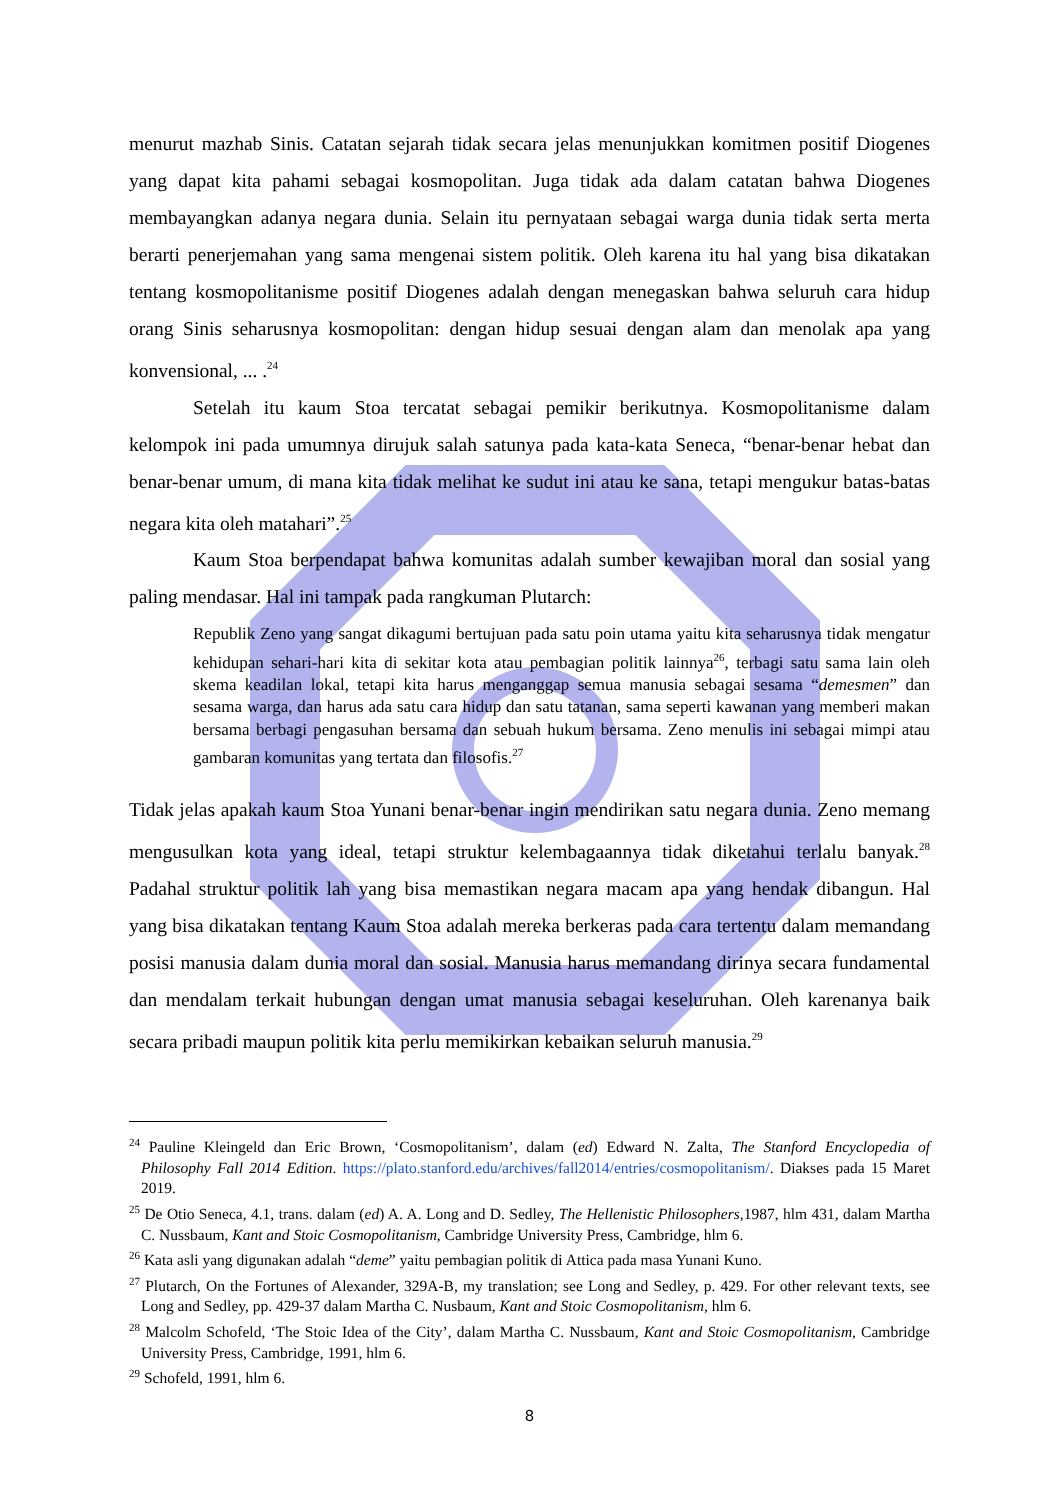menurut mazhab Sinis. Catatan sejarah tidak secara jelas menunjukkan komitmen positif Diogenes yang dapat kita pahami sebagai kosmopolitan. Juga tidak ada dalam catatan bahwa Diogenes membayangkan adanya negara dunia. Selain itu pernyataan sebagai warga dunia tidak serta merta berarti penerjemahan yang sama mengenai sistem politik. Oleh karena itu hal yang bisa dikatakan tentang kosmopolitanisme positif Diogenes adalah dengan menegaskan bahwa seluruh cara hidup orang Sinis seharusnya kosmopolitan: dengan hidup sesuai dengan alam dan menolak apa yang konvensional, ... .<sup>24</sup>
Setelah itu kaum Stoa tercatat sebagai pemikir berikutnya. Kosmopolitanisme dalam kelompok ini pada umumnya dirujuk salah satunya pada kata-kata Seneca, “benar-benar hebat dan benar-benar umum, di mana kita tidak melihat ke sudut ini atau ke sana, tetapi mengukur batas-batas negara kita oleh matahari”.<sup>25</sup>
Kaum Stoa berpendapat bahwa komunitas adalah sumber kewajiban moral dan sosial yang paling mendasar. Hal ini tampak pada rangkuman Plutarch:
Republik Zeno yang sangat dikagumi bertujuan pada satu poin utama yaitu kita seharusnya tidak mengatur kehidupan sehari-hari kita di sekitar kota atau pembagian politik lainnya<sup>26</sup>, terbagi satu sama lain oleh skema keadilan lokal, tetapi kita harus menganggap semua manusia sebagai sesama “demesmen” dan sesama warga, dan harus ada satu cara hidup dan satu tatanan, sama seperti kawanan yang memberi makan bersama berbagi pengasuhan bersama dan sebuah hukum bersama. Zeno menulis ini sebagai mimpi atau gambaran komunitas yang tertata dan filosofis.<sup>27</sup>
Tidak jelas apakah kaum Stoa Yunani benar-benar ingin mendirikan satu negara dunia. Zeno memang mengusulkan kota yang ideal, tetapi struktur kelembagaannya tidak diketahui terlalu banyak.<sup>28</sup> Padahal struktur politik lah yang bisa memastikan negara macam apa yang hendak dibangun. Hal yang bisa dikatakan tentang Kaum Stoa adalah mereka berkeras pada cara tertentu dalam memandang posisi manusia dalam dunia moral dan sosial. Manusia harus memandang dirinya secara fundamental dan mendalam terkait hubungan dengan umat manusia sebagai keseluruhan. Oleh karenanya baik secara pribadi maupun politik kita perlu memikirkan kebaikan seluruh manusia.<sup>29</sup>
<sup>24</sup> Pauline Kleingeld dan Eric Brown, ‘Cosmopolitanism’, dalam (ed) Edward N. Zalta, The Stanford Encyclopedia of Philosophy Fall 2014 Edition. https://plato.stanford.edu/archives/fall2014/entries/cosmopolitanism/. Diakses pada 15 Maret 2019.
<sup>25</sup> De Otio Seneca, 4.1, trans. dalam (ed) A. A. Long and D. Sedley, The Hellenistic Philosophers, 1987, hlm 431, dalam Martha C. Nussbaum, Kant and Stoic Cosmopolitanism, Cambridge University Press, Cambridge, hlm 6.
<sup>26</sup> Kata asli yang digunakan adalah “deme” yaitu pembagian politik di Attica pada masa Yunani Kuno.
<sup>27</sup> Plutarch, On the Fortunes of Alexander, 329A-B, my translation; see Long and Sedley, p. 429. For other relevant texts, see Long and Sedley, pp. 429-37 dalam Martha C. Nusbaum, Kant and Stoic Cosmopolitanism, hlm 6.
<sup>28</sup> Malcolm Schofeld, ‘The Stoic Idea of the City’, dalam Martha C. Nussbaum, Kant and Stoic Cosmopolitanism, Cambridge University Press, Cambridge, 1991, hlm 6.
<sup>29</sup> Schofeld, 1991, hlm 6.
8